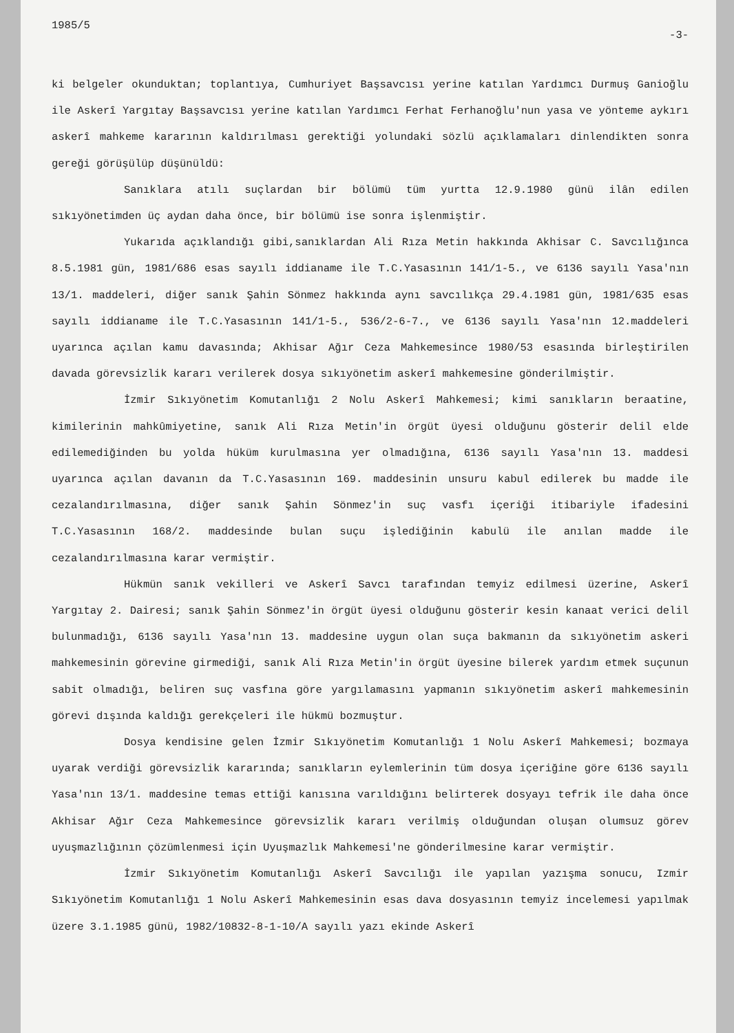1985/5 -3-
ki belgeler okunduktan; toplantıya, Cumhuriyet Başsavcısı yerine katılan Yardımcı Durmuş Ganioğlu ile Askerî Yargıtay Başsavcısı yerine katılan Yardımcı Ferhat Ferhanoğlu'nun yasa ve yönteme aykırı askerî mahkeme kararının kaldırılması gerektiği yolundaki sözlü açıklamaları dinlendikten sonra gereği görüşülüp düşünüldü:
Sanıklara atılı suçlardan bir bölümü tüm yurtta 12.9.1980 günü ilân edilen sıkıyönetimden üç aydan daha önce, bir bölümü ise sonra işlenmiştir.
Yukarıda açıklandığı gibi,sanıklardan Ali Rıza Metin hakkında Akhisar C. Savcılığınca 8.5.1981 gün, 1981/686 esas sayılı iddianame ile T.C.Yasasının 141/1-5., ve 6136 sayılı Yasa'nın 13/1. maddeleri, diğer sanık Şahin Sönmez hakkında aynı savcılıkça 29.4.1981 gün, 1981/635 esas sayılı iddianame ile T.C.Yasasının 141/1-5., 536/2-6-7., ve 6136 sayılı Yasa'nın 12.maddeleri uyarınca açılan kamu davasında; Akhisar Ağır Ceza Mahkemesince 1980/53 esasında birleştirilen davada görevsizlik kararı verilerek dosya sıkıyönetim askerî mahkemesine gönderilmiştir.
İzmir Sıkıyönetim Komutanlığı 2 Nolu Askerî Mahkemesi; kimi sanıkların beraatine, kimilerinin mahkûmiyetine, sanık Ali Rıza Metin'in örgüt üyesi olduğunu gösterir delil elde edilemediğinden bu yolda hüküm kurulmasına yer olmadığına, 6136 sayılı Yasa'nın 13. maddesi uyarınca açılan davanın da T.C.Yasasının 169. maddesinin unsuru kabul edilerek bu madde ile cezalandırılmasına, diğer sanık Şahin Sönmez'in suç vasfı içeriği itibariyle ifadesini T.C.Yasasının 168/2. maddesinde bulan suçu işlediğinin kabulü ile anılan madde ile cezalandırılmasına karar vermiştir.
Hükmün sanık vekilleri ve Askerî Savcı tarafından temyiz edilmesi üzerine, Askerî Yargıtay 2. Dairesi; sanık Şahin Sönmez'in örgüt üyesi olduğunu gösterir kesin kanaat verici delil bulunmadığı, 6136 sayılı Yasa'nın 13. maddesine uygun olan suça bakmanın da sıkıyönetim askeri mahkemesinin görevine girmediği, sanık Ali Rıza Metin'in örgüt üyesine bilerek yardım etmek suçunun sabit olmadığı, beliren suç vasfına göre yargılamasını yapmanın sıkıyönetim askerî mahkemesinin görevi dışında kaldığı gerekçeleri ile hükmü bozmuştur.
Dosya kendisine gelen İzmir Sıkıyönetim Komutanlığı 1 Nolu Askerî Mahkemesi; bozmaya uyarak verdiği görevsizlik kararında; sanıkların eylemlerinin tüm dosya içeriğine göre 6136 sayılı Yasa'nın 13/1. maddesine temas ettiği kanısına varıldığını belirterek dosyayı tefrik ile daha önce Akhisar Ağır Ceza Mahkemesince görevsizlik kararı verilmiş olduğundan oluşan olumsuz görev uyuşmazlığının çözümlenmesi için Uyuşmazlık Mahkemesi'ne gönderilmesine karar vermiştir.
İzmir Sıkıyönetim Komutanlığı Askerî Savcılığı ile yapılan yazışma sonucu, Izmir Sıkıyönetim Komutanlığı 1 Nolu Askerî Mahkemesinin esas dava dosyasının temyiz incelemesi yapılmak üzere 3.1.1985 günü, 1982/10832-8-1-10/A sayılı yazı ekinde Askerî